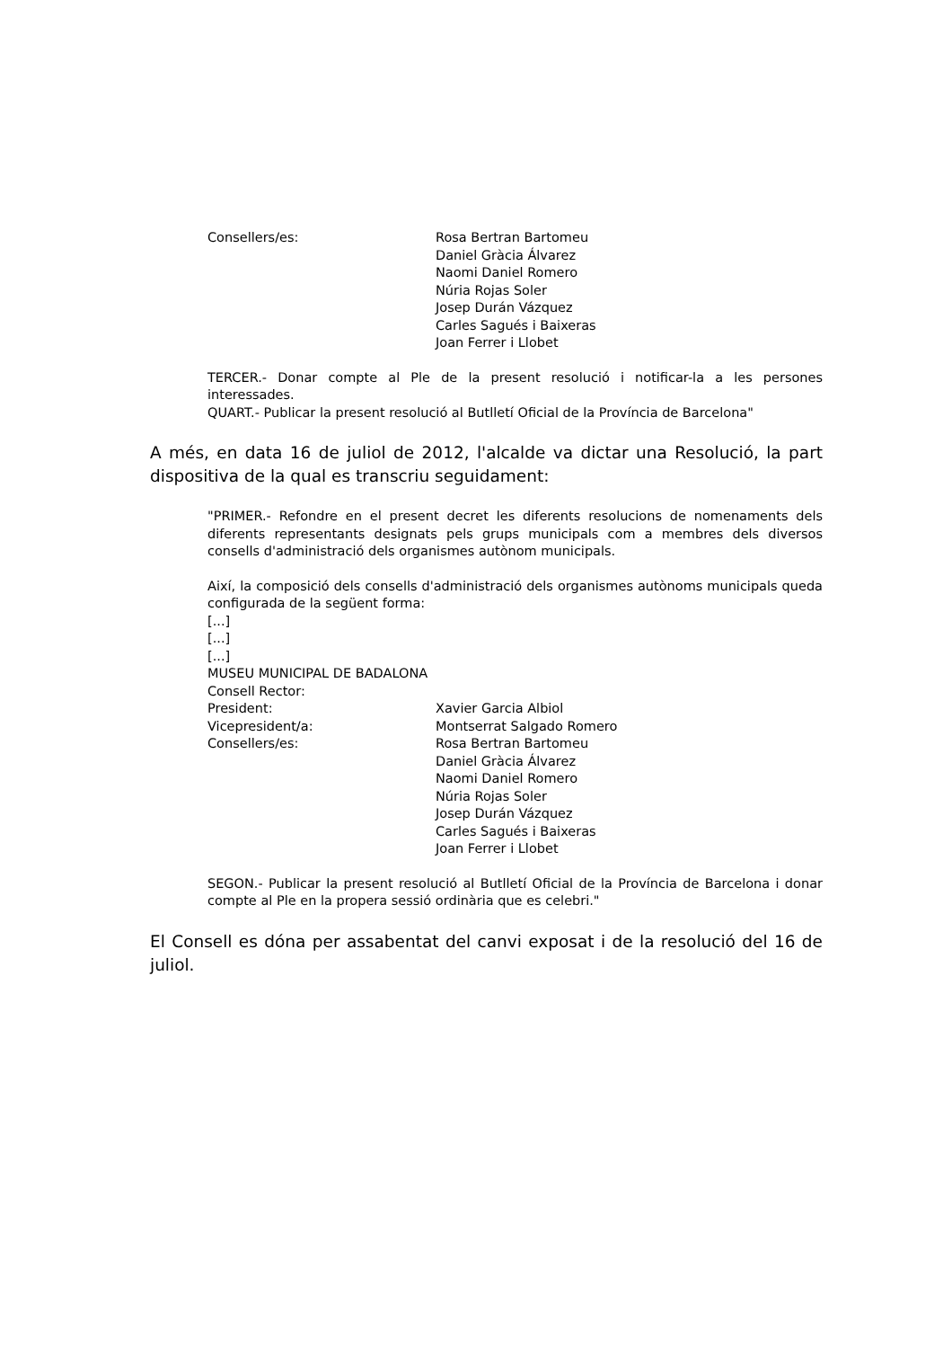Consellers/es: Rosa Bertran Bartomeu
Daniel Gràcia Álvarez
Naomi Daniel Romero
Núria Rojas Soler
Josep Durán Vázquez
Carles Sagués i Baixeras
Joan Ferrer i Llobet
TERCER.- Donar compte al Ple de la present resolució i notificar-la a les persones interessades.
QUART.- Publicar la present resolució al Butlletí Oficial de la Província de Barcelona"
A més, en data 16 de juliol de 2012, l'alcalde va dictar una Resolució, la part dispositiva de la qual es transcriu seguidament:
"PRIMER.- Refondre en el present decret les diferents resolucions de nomenaments dels diferents representants designats pels grups municipals com a membres dels diversos consells d'administració dels organismes autònom municipals.
Així, la composició dels consells d'administració dels organismes autònoms municipals queda configurada de la següent forma:
[...]
[...]
[...]
MUSEU MUNICIPAL DE BADALONA
Consell Rector:
President: Xavier Garcia Albiol
Vicepresident/a: Montserrat Salgado Romero
Consellers/es: Rosa Bertran Bartomeu
Daniel Gràcia Álvarez
Naomi Daniel Romero
Núria Rojas Soler
Josep Durán Vázquez
Carles Sagués i Baixeras
Joan Ferrer i Llobet
SEGON.- Publicar la present resolució al Butlletí Oficial de la Província de Barcelona i donar compte al Ple en la propera sessió ordinària que es celebri."
El Consell es dóna per assabentat del canvi exposat i de la resolució del 16 de juliol.